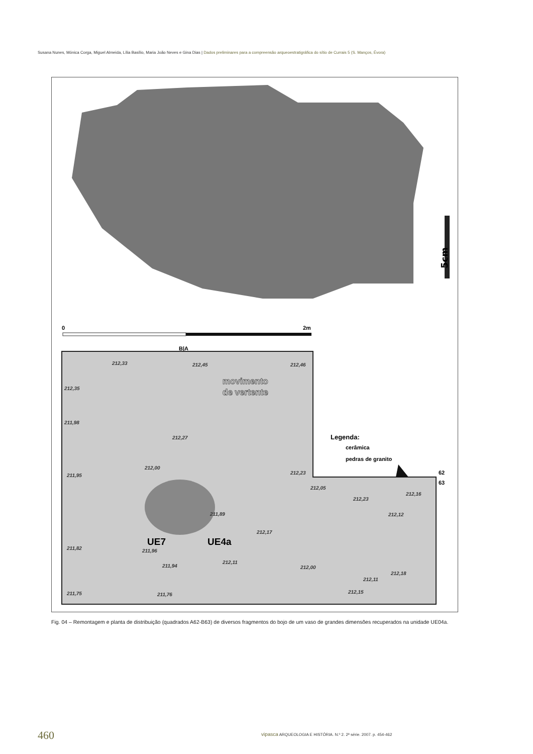Susana Nunes, Mónica Corga, Miguel Almeida, Lília Basílio, Maria João Neves e Gina Dias | Dados preliminares para a compreensão arqueoestratigráfica do sítio de Currais 5 (S. Manços, Évora)
5cm
0
2m
B|A
UE7
UE4a
movimento
de vertente
Legenda:
cerâmica
pedras de granito
62
63
212,33
212,45
212,46
212,35
211,98
212,27
212,00
211,95
212,23
212,05
212,23
212,16
212,12
211,89
212,17
211,82
211,96
211,94
212,11
212,00
212,18
212,11
211,75
211,76
212,15
Fig. 04 – Remontagem e planta de distribuição (quadrados A62-B63) de diversos fragmentos do bojo de um vaso de grandes dimensões recuperados na unidade UE04a.
460
vipasca ARQUEOLOGIA E HISTÓRIA. N.º 2. 2ª série. 2007. p. 454-462